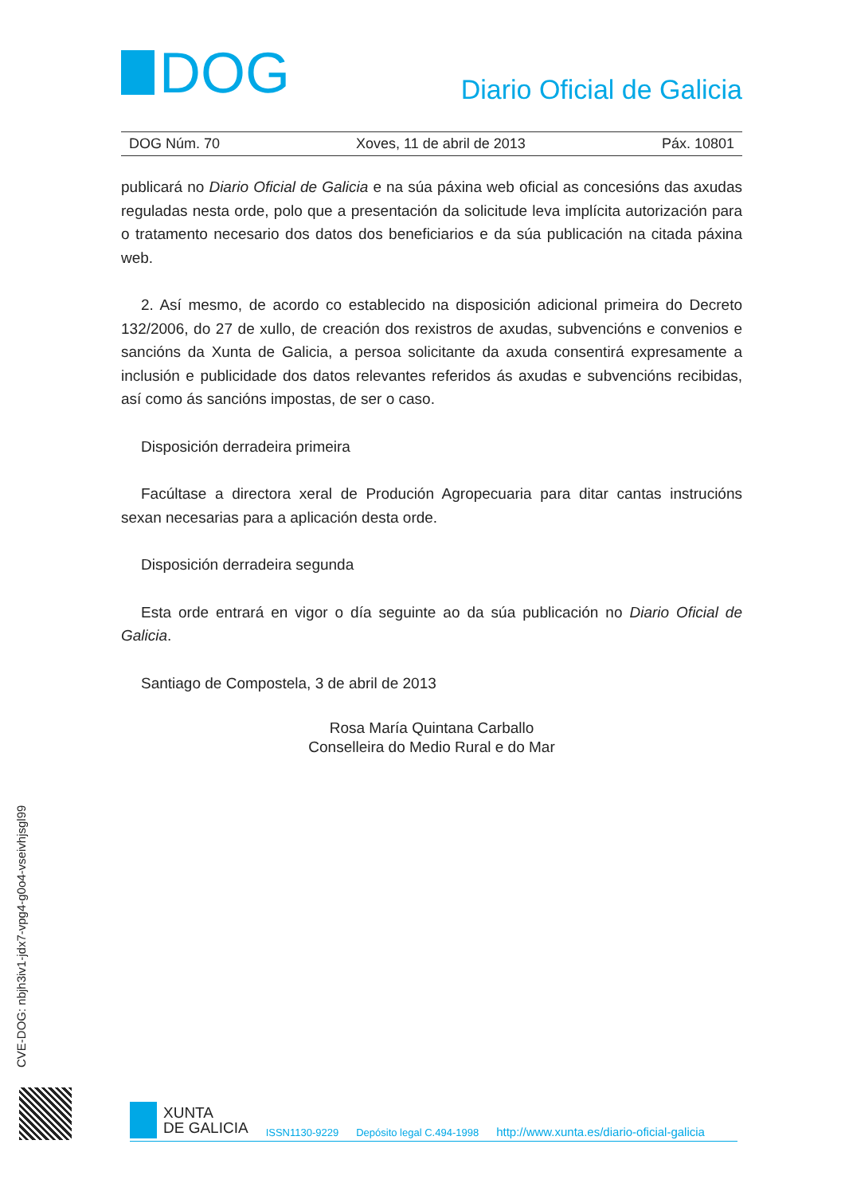DOG
Diario Oficial de Galicia
DOG Núm. 70 Xoves, 11 de abril de 2013 Páx. 10801
publicará no Diario Oficial de Galicia e na súa páxina web oficial as concesións das axudas reguladas nesta orde, polo que a presentación da solicitude leva implícita autorización para o tratamento necesario dos datos dos beneficiarios e da súa publicación na citada páxina web.
2. Así mesmo, de acordo co establecido na disposición adicional primeira do Decreto 132/2006, do 27 de xullo, de creación dos rexistros de axudas, subvencións e convenios e sancións da Xunta de Galicia, a persoa solicitante da axuda consentirá expresamente a inclusión e publicidade dos datos relevantes referidos ás axudas e subvencións recibidas, así como ás sancións impostas, de ser o caso.
Disposición derradeira primeira
Facúltase a directora xeral de Produción Agropecuaria para ditar cantas instrucións sexan necesarias para a aplicación desta orde.
Disposición derradeira segunda
Esta orde entrará en vigor o día seguinte ao da súa publicación no Diario Oficial de Galicia.
Santiago de Compostela, 3 de abril de 2013
Rosa María Quintana Carballo
Conselleira do Medio Rural e do Mar
CVE-DOG: nbjh3iv1-jdx7-vpg4-g0o4-vseivhjsgl99
XUNTA
DE GALICIA
ISSN1130-9229 Depósito legal C.494-1998 http://www.xunta.es/diario-oficial-galicia